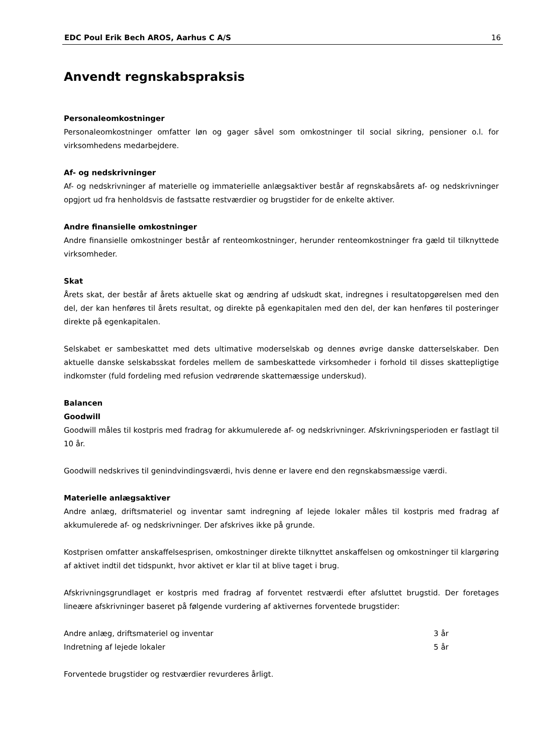EDC Poul Erik Bech AROS, Aarhus C A/S 16
Anvendt regnskabspraksis
Personaleomkostninger
Personaleomkostninger omfatter løn og gager såvel som omkostninger til social sikring, pensioner o.l. for virksomhedens medarbejdere.
Af- og nedskrivninger
Af- og nedskrivninger af materielle og immaterielle anlægsaktiver består af regnskabsårets af- og nedskrivninger opgjort ud fra henholdsvis de fastsatte restværdier og brugstider for de enkelte aktiver.
Andre finansielle omkostninger
Andre finansielle omkostninger består af renteomkostninger, herunder renteomkostninger fra gæld til tilknyttede virksomheder.
Skat
Årets skat, der består af årets aktuelle skat og ændring af udskudt skat, indregnes i resultatopgørelsen med den del, der kan henføres til årets resultat, og direkte på egenkapitalen med den del, der kan henføres til posteringer direkte på egenkapitalen.
Selskabet er sambeskattet med dets ultimative moderselskab og dennes øvrige danske datterselskaber. Den aktuelle danske selskabsskat fordeles mellem de sambeskattede virksomheder i forhold til disses skattepligtige indkomster (fuld fordeling med refusion vedrørende skattemæssige underskud).
Balancen
Goodwill
Goodwill måles til kostpris med fradrag for akkumulerede af- og nedskrivninger. Afskrivningsperioden er fastlagt til 10 år.
Goodwill nedskrives til genindvindingsværdi, hvis denne er lavere end den regnskabsmæssige værdi.
Materielle anlægsaktiver
Andre anlæg, driftsmateriel og inventar samt indregning af lejede lokaler måles til kostpris med fradrag af akkumulerede af- og nedskrivninger. Der afskrives ikke på grunde.
Kostprisen omfatter anskaffelsesprisen, omkostninger direkte tilknyttet anskaffelsen og omkostninger til klargøring af aktivet indtil det tidspunkt, hvor aktivet er klar til at blive taget i brug.
Afskrivningsgrundlaget er kostpris med fradrag af forventet restværdi efter afsluttet brugstid. Der foretages lineære afskrivninger baseret på følgende vurdering af aktivernes forventede brugstider:
| Andre anlæg, driftsmateriel og inventar | 3 år |
| Indretning af lejede lokaler | 5 år |
Forventede brugstider og restværdier revurderes årligt.